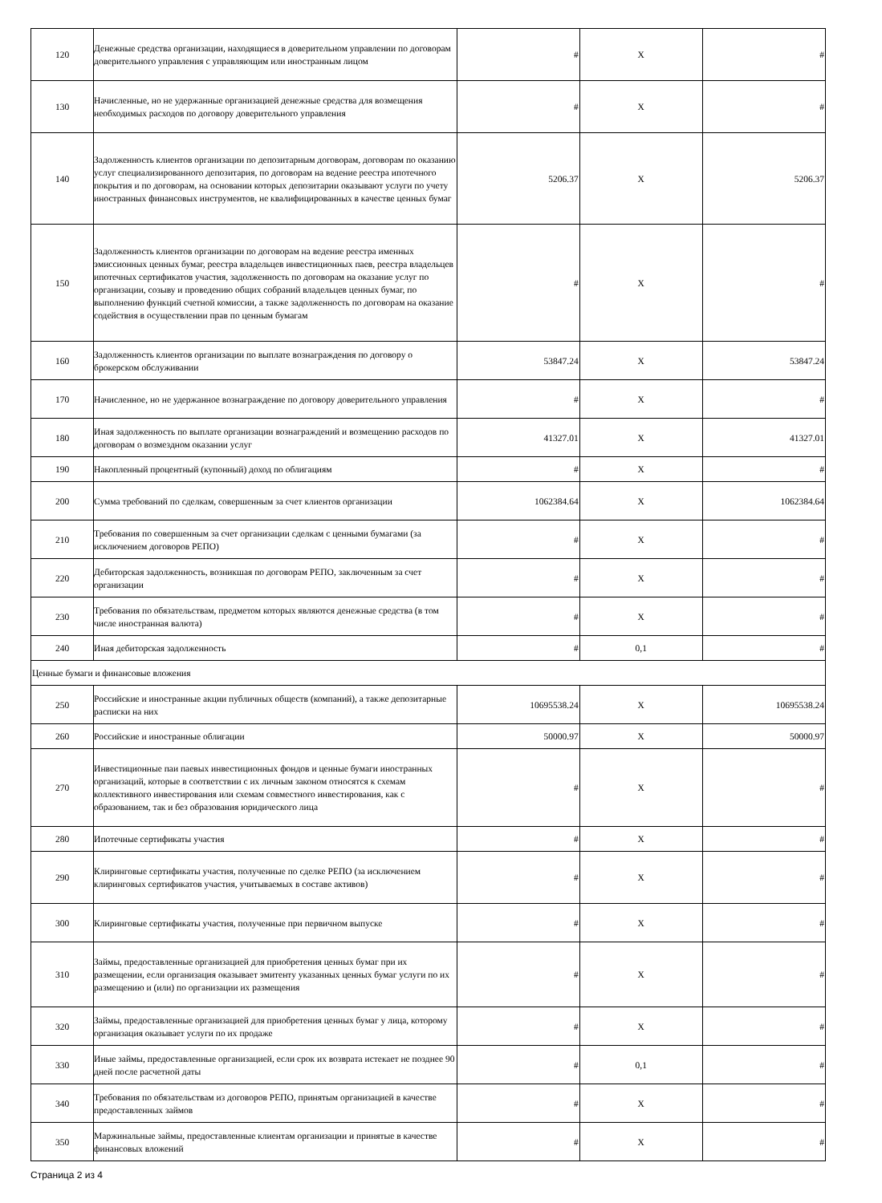| 120 | Денежные средства организации, находящиеся в доверительном управлении по договорам доверительного управления с управляющим или иностранным лицом | # | X | # |
| 130 | Начисленные, но не удержанные организацией денежные средства для возмещения необходимых расходов по договору доверительного управления | # | X | # |
| 140 | Задолженность клиентов организации по депозитарным договорам, договорам по оказанию услуг специализированного депозитария, по договорам на ведение реестра ипотечного покрытия и по договорам, на основании которых депозитарии оказывают услуги по учету иностранных финансовых инструментов, не квалифицированных в качестве ценных бумаг | 5206.37 | X | 5206.37 |
| 150 | Задолженность клиентов организации по договорам на ведение реестра именных эмиссионных ценных бумаг, реестра владельцев инвестиционных паев, реестра владельцев ипотечных сертификатов участия, задолженность по договорам на оказание услуг по организации, созыву и проведению общих собраний владельцев ценных бумаг, по выполнению функций счетной комиссии, а также задолженность по договорам на оказание содействия в осуществлении прав по ценным бумагам | # | X | # |
| 160 | Задолженность клиентов организации по выплате вознаграждения по договору о брокерском обслуживании | 53847.24 | X | 53847.24 |
| 170 | Начисленное, но не удержанное вознаграждение по договору доверительного управления | # | X | # |
| 180 | Иная задолженность по выплате организации вознаграждений и возмещению расходов по договорам о возмездном оказании услуг | 41327.01 | X | 41327.01 |
| 190 | Накопленный процентный (купонный) доход по облигациям | # | X | # |
| 200 | Сумма требований по сделкам, совершенным за счет клиентов организации | 1062384.64 | X | 1062384.64 |
| 210 | Требования по совершенным за счет организации сделкам с ценными бумагами (за исключением договоров РЕПО) | # | X | # |
| 220 | Дебиторская задолженность, возникшая по договорам РЕПО, заключенным за счет организации | # | X | # |
| 230 | Требования по обязательствам, предметом которых являются денежные средства (в том числе иностранная валюта) | # | X | # |
| 240 | Иная дебиторская задолженность | # | 0,1 | # |
| Ценные бумаги и финансовые вложения | | | | |
| 250 | Российские и иностранные акции публичных обществ (компаний), а также депозитарные расписки на них | 10695538.24 | X | 10695538.24 |
| 260 | Российские и иностранные облигации | 50000.97 | X | 50000.97 |
| 270 | Инвестиционные паи паевых инвестиционных фондов и ценные бумаги иностранных организаций, которые в соответствии с их личным законом относятся к схемам коллективного инвестирования или схемам совместного инвестирования, как с образованием, так и без образования юридического лица | # | X | # |
| 280 | Ипотечные сертификаты участия | # | X | # |
| 290 | Клиринговые сертификаты участия, полученные по сделке РЕПО (за исключением клиринговых сертификатов участия, учитываемых в составе активов) | # | X | # |
| 300 | Клиринговые сертификаты участия, полученные при первичном выпуске | # | X | # |
| 310 | Займы, предоставленные организацией для приобретения ценных бумаг при их размещении, если организация оказывает эмитенту указанных ценных бумаг услуги по их размещению и (или) по организации их размещения | # | X | # |
| 320 | Займы, предоставленные организацией для приобретения ценных бумаг у лица, которому организация оказывает услуги по их продаже | # | X | # |
| 330 | Иные займы, предоставленные организацией, если срок их возврата истекает не позднее 90 дней после расчетной даты | # | 0,1 | # |
| 340 | Требования по обязательствам из договоров РЕПО, принятым организацией в качестве предоставленных займов | # | X | # |
| 350 | Маржинальные займы, предоставленные клиентам организации и принятые в качестве финансовых вложений | # | X | # |
Страница 2 из 4